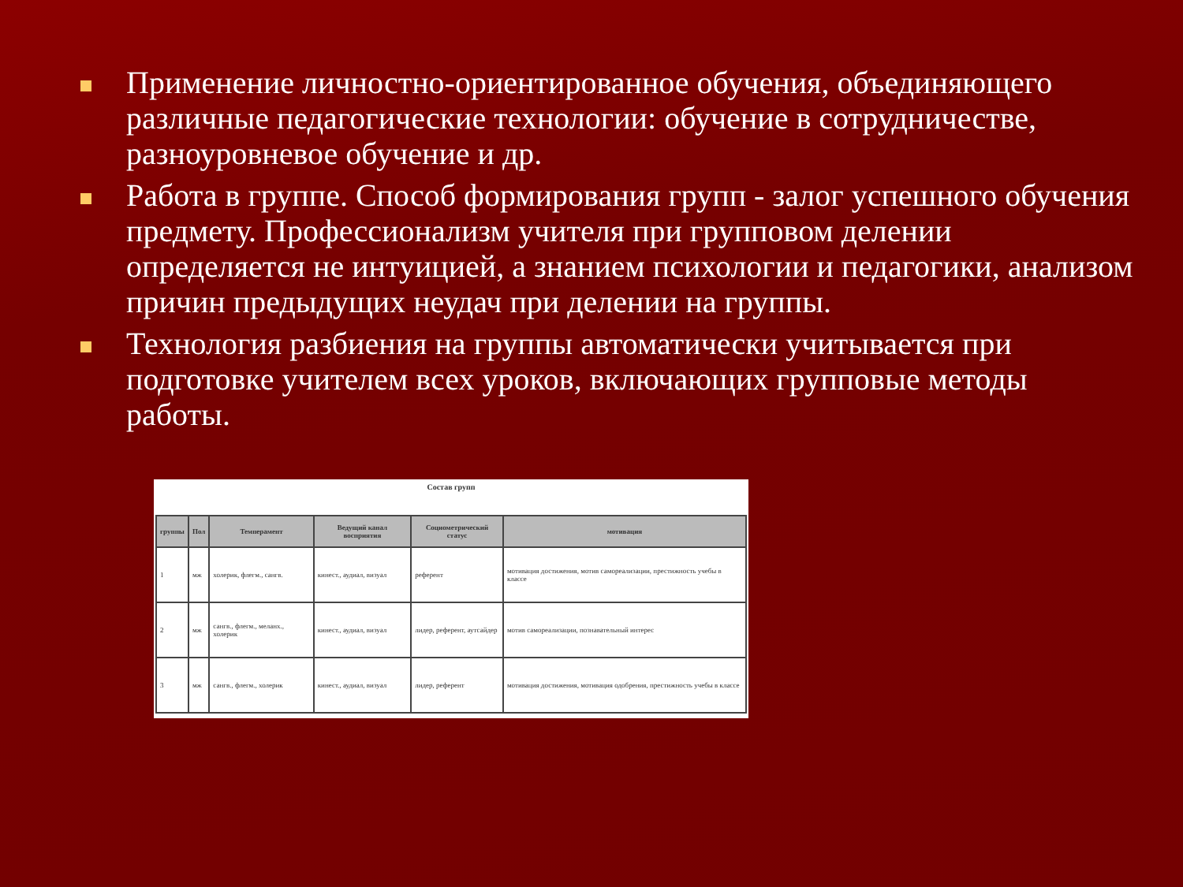Применение личностно-ориентированное обучения, объединяющего различные педагогические технологии: обучение в сотрудничестве, разноуровневое обучение и др.
Работа в группе. Способ формирования групп - залог успешного обучения предмету. Профессионализм учителя при групповом делении определяется не интуицией, а знанием психологии и педагогики, анализом причин предыдущих неудач при делении на группы.
Технология разбиения на группы автоматически учитывается при подготовке учителем всех уроков, включающих групповые методы работы.
Состав групп
| группы | Пол | Темперамент | Ведущий канал восприятия | Социометрический статус | мотивация |
| --- | --- | --- | --- | --- | --- |
| 1 | мж | холерик, флегм., сангв. | кинест., аудиал, визуал | референт | мотивация достижения, мотив самореализации, престижность учебы в классе |
| 2 | мж | сангв., флегм., меланх., холерик | кинест., аудиал, визуал | лидер, референт, аутсайдер | мотив самореализации, познавательный интерес |
| 3 | мж | сангв., флегм., холерик | кинест., аудиал, визуал | лидер, референт | мотивация достижения, мотивация одобрения, престижность учебы в классе |